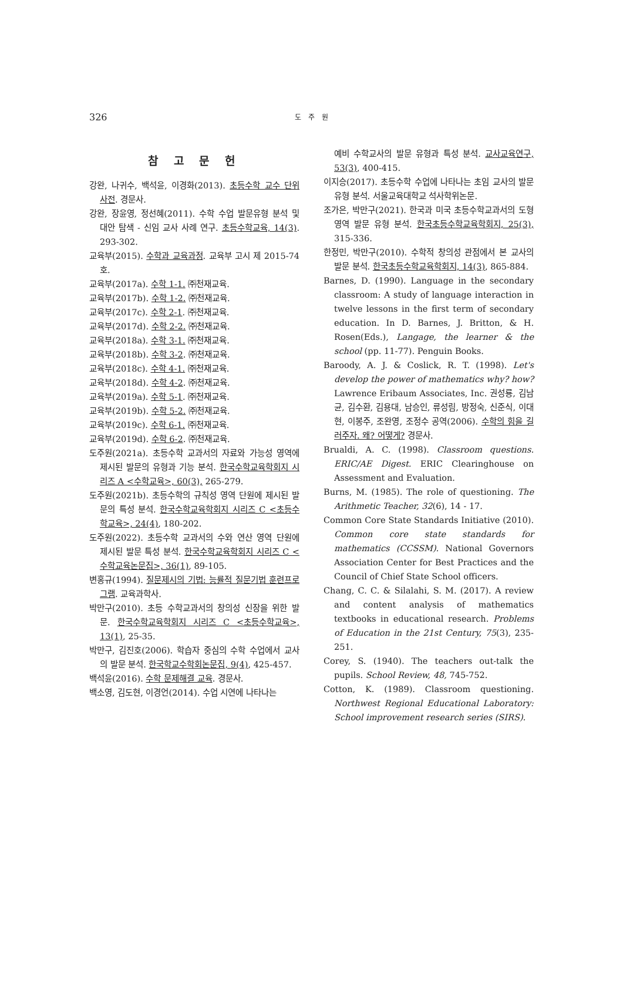326 도 주 원
참 고 문 헌
강완, 나귀수, 백석윤, 이경화(2013). 초등수학 교수 단위 사전. 경문사.
강완, 장윤영, 정선혜(2011). 수학 수업 발문유형 분석 및 대안 탐색 - 신임 교사 사례 연구. 초등수학교육, 14(3). 293-302.
교육부(2015). 수학과 교육과정. 교육부 고시 제 2015-74호.
교육부(2017a). 수학 1-1. ㈜천재교육.
교육부(2017b). 수학 1-2. ㈜천재교육.
교육부(2017c). 수학 2-1. ㈜천재교육.
교육부(2017d). 수학 2-2. ㈜천재교육.
교육부(2018a). 수학 3-1. ㈜천재교육.
교육부(2018b). 수학 3-2. ㈜천재교육.
교육부(2018c). 수학 4-1. ㈜천재교육.
교육부(2018d). 수학 4-2. ㈜천재교육.
교육부(2019a). 수학 5-1. ㈜천재교육.
교육부(2019b). 수학 5-2. ㈜천재교육.
교육부(2019c). 수학 6-1. ㈜천재교육.
교육부(2019d). 수학 6-2. ㈜천재교육.
도주원(2021a). 초등수학 교과서의 자료와 가능성 영역에 제시된 발문의 유형과 기능 분석. 한국수학교육학회지 시리즈 A <수학교육>, 60(3), 265-279.
도주원(2021b). 초등수학의 규칙성 영역 단원에 제시된 발문의 특성 분석. 한국수학교육학회지 시리즈 C <초등수학교육>, 24(4), 180-202.
도주원(2022). 초등수학 교과서의 수와 연산 영역 단원에 제시된 발문 특성 분석. 한국수학교육학회지 시리즈 C <수학교육논문집>, 36(1), 89-105.
변홍규(1994). 질문제시의 기법: 능률적 질문기법 훈련프로그램. 교육과학사.
박만구(2010). 초등 수학교과서의 창의성 신장을 위한 발문. 한국수학교육학회지 시리즈 C <초등수학교육>, 13(1), 25-35.
박만구, 김진호(2006). 학습자 중심의 수학 수업에서 교사의 발문 분석. 한국학교수학회논문집, 9(4), 425-457.
백석윤(2016). 수학 문제해결 교육. 경문사.
백소영, 김도현, 이경언(2014). 수업 시연에 나타나는
예비 수학교사의 발문 유형과 특성 분석. 교사교육연구, 53(3), 400-415.
이지승(2017). 초등수학 수업에 나타나는 초임 교사의 발문 유형 분석. 서울교육대학교 석사학위논문.
조가은, 박만구(2021). 한국과 미국 초등수학교과서의 도형 영역 발문 유형 분석. 한국초등수학교육학회지, 25(3), 315-336.
한정민, 박만구(2010). 수학적 창의성 관점에서 본 교사의 발문 분석. 한국초등수학교육학회지, 14(3), 865-884.
Barnes, D. (1990). Language in the secondary classroom: A study of language interaction in twelve lessons in the first term of secondary education. In D. Barnes, J. Britton, & H. Rosen(Eds.), Langage, the learner & the school (pp. 11-77). Penguin Books.
Baroody, A. J. & Coslick, R. T. (1998). Let's develop the power of mathematics why? how? Lawrence Eribaum Associates, Inc. 권성룡, 김남균, 김수환, 김용대, 남승인, 류성림, 방정숙, 신준식, 이대현, 이봉주, 조완영, 조정수 공역(2006). 수학의 힘을 길러주자. 왜? 어떻게? 경문사.
Brualdi, A. C. (1998). Classroom questions. ERIC/AE Digest. ERIC Clearinghouse on Assessment and Evaluation.
Burns, M. (1985). The role of questioning. The Arithmetic Teacher, 32(6), 14 - 17.
Common Core State Standards Initiative (2010). Common core state standards for mathematics (CCSSM). National Governors Association Center for Best Practices and the Council of Chief State School officers.
Chang, C. C. & Silalahi, S. M. (2017). A review and content analysis of mathematics textbooks in educational research. Problems of Education in the 21st Century, 75(3), 235-251.
Corey, S. (1940). The teachers out-talk the pupils. School Review, 48, 745-752.
Cotton, K. (1989). Classroom questioning. Northwest Regional Educational Laboratory: School improvement research series (SIRS).